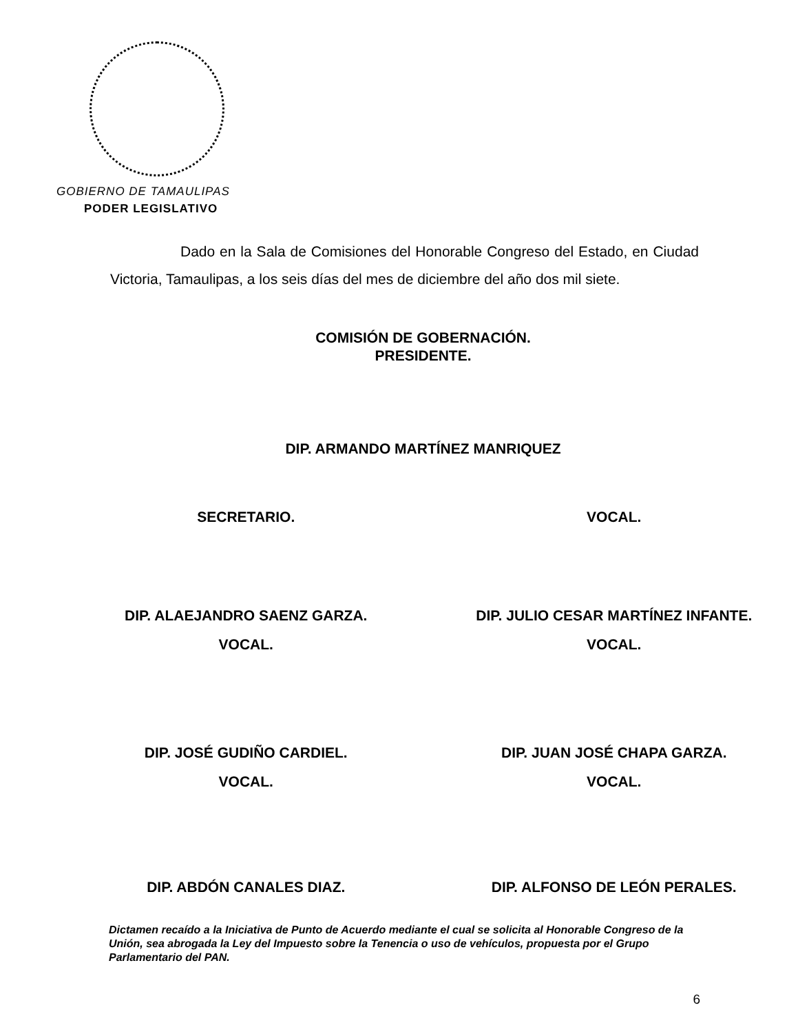GOBIERNO DE TAMAULIPAS
PODER LEGISLATIVO
Dado en la Sala de Comisiones del Honorable Congreso del Estado, en Ciudad Victoria, Tamaulipas, a los seis días del mes de diciembre del año dos mil siete.
COMISIÓN DE GOBERNACIÓN.
PRESIDENTE.
DIP. ARMANDO MARTÍNEZ MANRIQUEZ
SECRETARIO. VOCAL.
DIP. ALAEJANDRO SAENZ GARZA.
VOCAL.
DIP. JULIO CESAR MARTÍNEZ INFANTE.
VOCAL.
DIP. JOSÉ GUDIÑO CARDIEL.
VOCAL.
DIP. JUAN JOSÉ CHAPA GARZA.
VOCAL.
DIP. ABDÓN CANALES DIAZ. DIP. ALFONSO DE LEÓN PERALES.
Dictamen recaído a la Iniciativa de Punto de Acuerdo mediante el cual se solicita al Honorable Congreso de la Unión, sea abrogada la Ley del Impuesto sobre la Tenencia o uso de vehículos, propuesta por el Grupo Parlamentario del PAN.
6